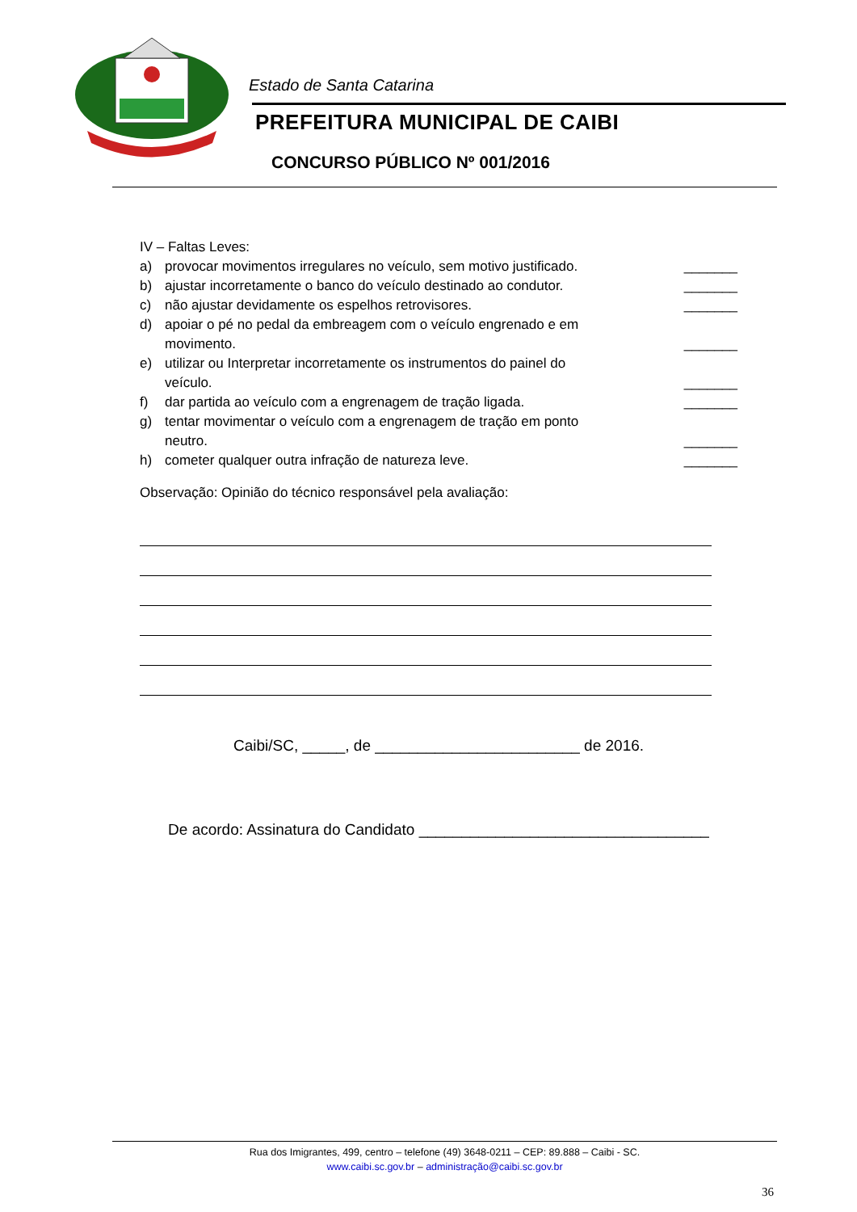Estado de Santa Catarina
PREFEITURA MUNICIPAL DE CAIBI
CONCURSO PÚBLICO Nº 001/2016
IV – Faltas Leves:
a) provocar movimentos irregulares no veículo, sem motivo justificado. _______
b) ajustar incorretamente o banco do veículo destinado ao condutor. _______
c) não ajustar devidamente os espelhos retrovisores. _______
d) apoiar o pé no pedal da embreagem com o veículo engrenado e em
movimento. _______
e) utilizar ou Interpretar incorretamente os instrumentos do painel do
veículo. _______
f) dar partida ao veículo com a engrenagem de tração ligada. _______
g) tentar movimentar o veículo com a engrenagem de tração em ponto
neutro. _______
h) cometer qualquer outra infração de natureza leve. _______
Observação: Opinião do técnico responsável pela avaliação:
Caibi/SC, _____, de ________________________ de 2016.
De acordo: Assinatura do Candidato __________________________________
Rua dos Imigrantes, 499, centro – telefone (49) 3648-0211 – CEP: 89.888 – Caibi - SC.
www.caibi.sc.gov.br – administração@caibi.sc.gov.br
36